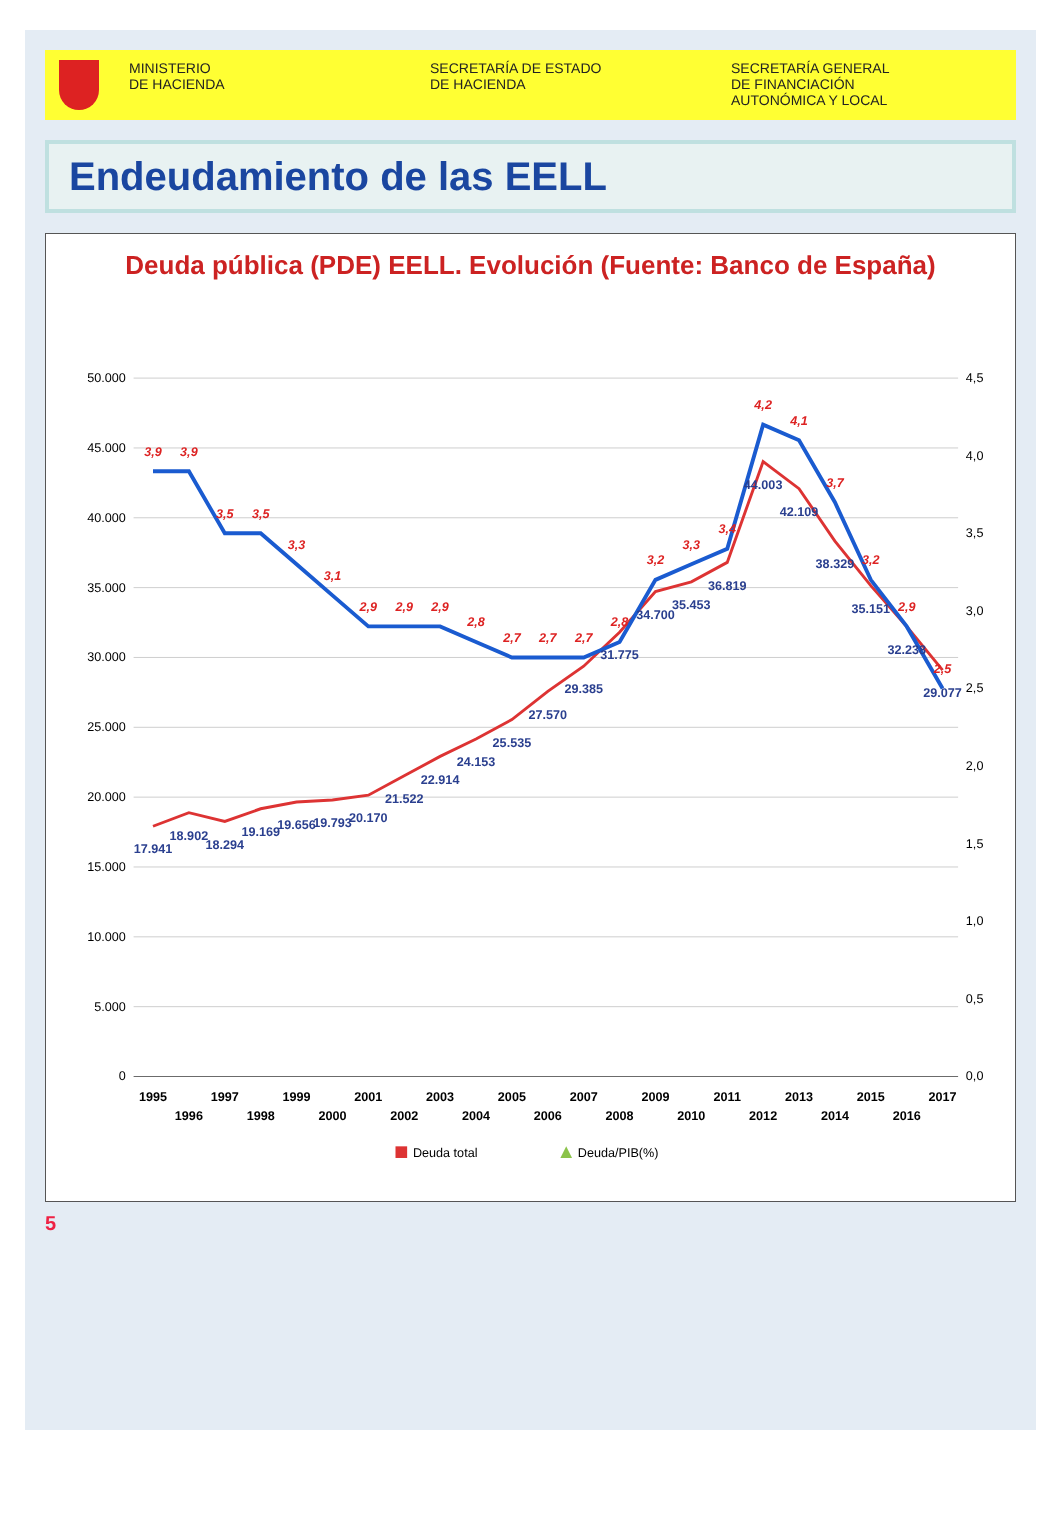MINISTERIO
DE HACIENDA
SECRETARÍA DE ESTADO
DE HACIENDA
SECRETARÍA GENERAL
DE FINANCIACIÓN
AUTONÓMICA Y LOCAL
Endeudamiento de las EELL
Deuda pública (PDE) EELL. Evolución (Fuente: Banco de España)
50.000
45.000
40.000
35.000
30.000
25.000
20.000
15.000
10.000
5.000
0
4,5
4,0
3,5
3,0
2,5
2,0
1,5
1,0
0,5
0,0
17.941
18.902
18.294
19.169
19.656
19.793
20.170
21.522
22.914
24.153
25.535
27.570
29.385
31.775
34.700
35.453
36.819
44.003
42.109
38.329
35.151
32.238
29.077
3,9
3,9
3,5
3,5
3,3
3,1
2,9
2,9
2,9
2,8
2,7
2,7
2,7
2,8
3,2
3,3
3,4
4,2
4,1
3,7
3,2
2,9
2,5
1995
1996
1997
1998
1999
2000
2001
2002
2003
2004
2005
2006
2007
2008
2009
2010
2011
2012
2013
2014
2015
2016
2017
Deuda total
Deuda/PIB(%)
5